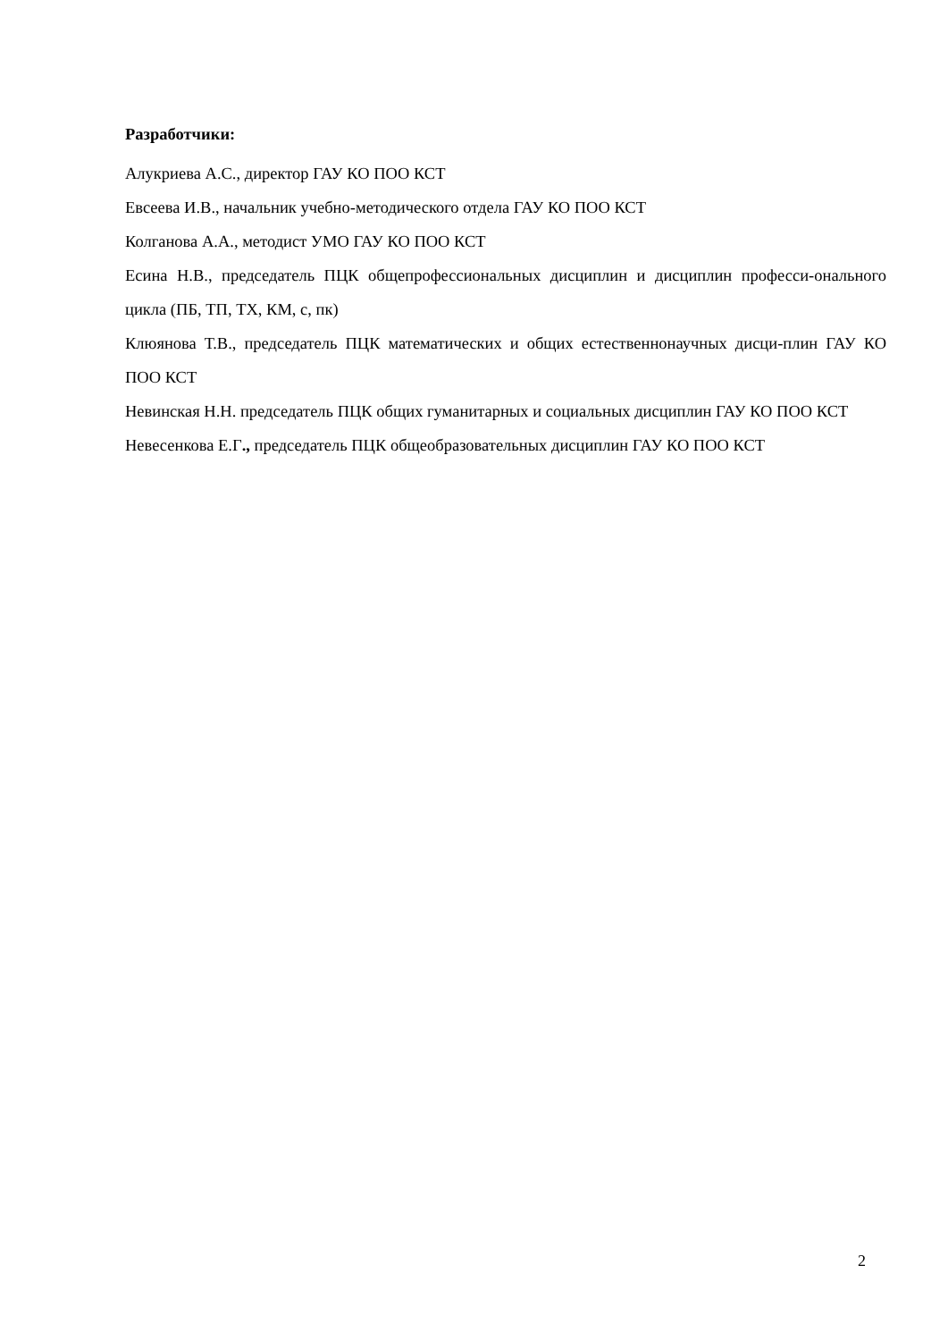Разработчики:
Алукриева А.С., директор ГАУ КО ПОО КСТ
Евсеева И.В., начальник учебно-методического отдела ГАУ КО ПОО КСТ
Колганова А.А., методист УМО ГАУ КО ПОО КСТ
Есина Н.В., председатель ПЦК общепрофессиональных дисциплин и дисциплин професси-онального цикла (ПБ, ТП, ТХ, КМ, с, пк)
Клюянова Т.В., председатель ПЦК математических и общих естественнонаучных дисци-плин ГАУ КО ПОО КСТ
Невинская Н.Н. председатель ПЦК общих гуманитарных и социальных дисциплин ГАУ КО ПОО КСТ
Невесенкова Е.Г., председатель ПЦК общеобразовательных дисциплин ГАУ КО ПОО КСТ
2